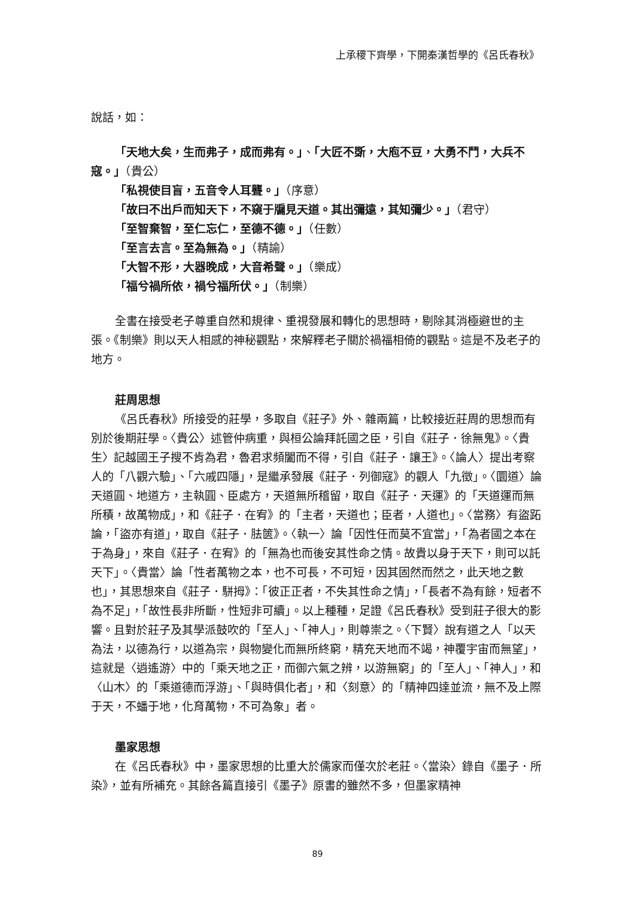上承稷下齊學，下開秦漢哲學的《呂氏春秋》
說話，如：
「天地大矣，生而弗子，成而弗有。」、「大匠不斲，大庖不豆，大勇不鬥，大兵不寇。」（貴公）
「私視使目盲，五音令人耳聾。」（序意）
「故曰不出戶而知天下，不窺于牖見天道。其出彌遠，其知彌少。」（君守）
「至智棄智，至仁忘仁，至德不德。」（任數）
「至言去言。至為無為。」（精諭）
「大智不形，大器晚成，大音希聲。」（樂成）
「福兮禍所依，禍兮福所伏。」（制樂）
全書在接受老子尊重自然和規律、重視發展和轉化的思想時，剔除其消極避世的主張。《制樂》則以天人相感的神秘觀點，來解釋老子關於禍福相倚的觀點。這是不及老子的地方。
莊周思想
《呂氏春秋》所接受的莊學，多取自《莊子》外、雜兩篇，比較接近莊周的思想而有別於後期莊學。〈貴公〉述管仲病重，與桓公論拜託國之臣，引自《莊子．徐無鬼》。〈貴生〉記越國王子搜不肯為君，魯君求頻闔而不得，引自《莊子．讓王》。〈論人〉提出考察人的「八觀六驗」、「六戚四隱」，是繼承發展《莊子．列御寇》的觀人「九徵」。〈圜道〉論天道圓、地道方，主執圓、臣處方，天道無所稽留，取自《莊子．天運》的「天道運而無所積，故萬物成」，和《莊子．在宥》的「主者，天道也；臣者，人道也」。〈當務〉有盜跖論，「盜亦有道」，取自《莊子．胠篋》。〈執一〉論「因性任而莫不宜當」，「為者國之本在于為身」，來自《莊子．在宥》的「無為也而後安其性命之情。故貴以身于天下，則可以託天下」。〈貴當〉論「性者萬物之本，也不可長，不可短，因其固然而然之，此天地之數也」，其思想來自《莊子．駢拇》：「彼正正者，不失其性命之情」，「長者不為有餘，短者不為不足」，「故性長非所斷，性短非可續」。以上種種，足證《呂氏春秋》受到莊子很大的影響。且對於莊子及其學派鼓吹的「至人」、「神人」，則尊崇之。〈下賢〉說有道之人「以天為法，以德為行，以道為宗，與物變化而無所終窮，精充天地而不竭，神覆宇宙而無望」，這就是〈逍遙游〉中的「乘天地之正，而御六氣之辨，以游無窮」的「至人」、「神人」，和〈山木〉的「乘道德而浮游」、「與時俱化者」，和〈刻意〉的「精神四達並流，無不及上際于天，不蟠于地，化育萬物，不可為象」者。
墨家思想
在《呂氏春秋》中，墨家思想的比重大於儒家而僅次於老莊。〈當染〉錄自《墨子．所染》，並有所補充。其餘各篇直接引《墨子》原書的雖然不多，但墨家精神
89